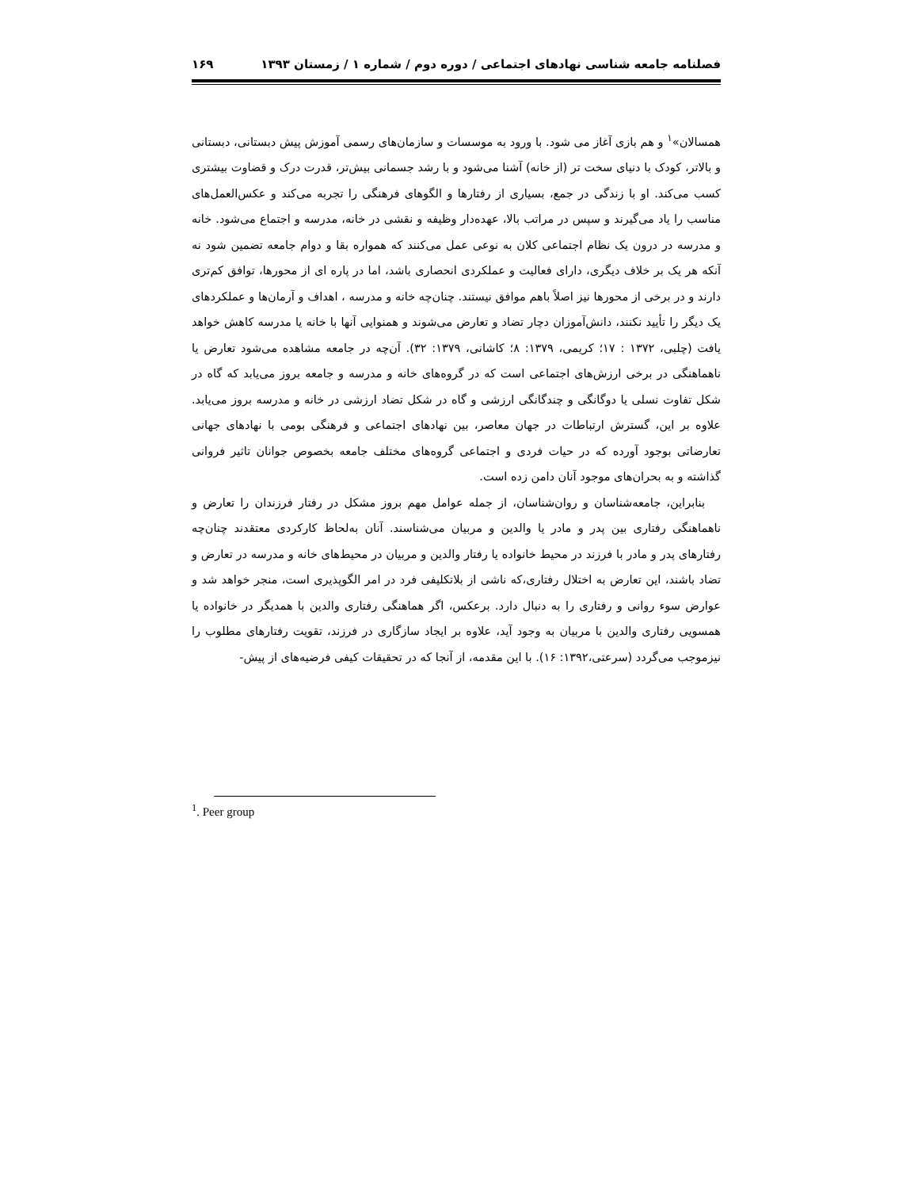فصلنامه جامعه شناسی نهادهای اجتماعی / دوره دوم / شماره ۱ / زمستان ۱۳۹۳ ۱۶۹
همسالان»<sup>۱</sup> و هم بازی آغاز می شود. با ورود به موسسات و سازمان‌های رسمی آموزش پیش دبستانی، دبستانی و بالاتر، کودک با دنیای سخت تر (از خانه) آشنا می‌شود و با رشد جسمانی بیش‌تر، قدرت درک و قضاوت بیشتری کسب می‌کند. او با زندگی در جمع، بسیاری از رفتارها و الگوهای فرهنگی را تجربه می‌کند و عکس‌العمل‌های مناسب را یاد می‌گیرند و سپس در مراتب بالا، عهده‌دار وظیفه و نقشی در خانه، مدرسه و اجتماع می‌شود. خانه و مدرسه در درون یک نظام اجتماعی کلان به نوعی عمل می‌کنند که همواره بقا و دوام جامعه تضمین شود نه آنکه هر یک بر خلاف دیگری، دارای فعالیت و عملکردی انحصاری باشد، اما در پاره ای از محورها، توافق کم‌تری دارند و در برخی از محورها نیز اصلاً باهم موافق نیستند. چنان‌چه خانه و مدرسه ، اهداف و آرمان‌ها و عملکردهای یک دیگر را تأیید نکنند، دانش‌آموزان دچار تضاد و تعارض می‌شوند و همنوایی آنها با خانه یا مدرسه کاهش خواهد یافت (چلبی، ۱۳۷۲ : ۱۷؛ کریمی، ۱۳۷۹: ۸؛ کاشانی، ۱۳۷۹: ۳۲). آن‌چه در جامعه مشاهده می‌شود تعارض یا ناهماهنگی در برخی ارزش‌های اجتماعی است که در گروه‌های خانه و مدرسه و جامعه بروز می‌یابد که گاه در شکل تفاوت نسلی یا دوگانگی و چندگانگی ارزشی و گاه در شکل تضاد ارزشی در خانه و مدرسه بروز می‌یابد. علاوه بر این، گسترش ارتباطات در جهان معاصر، بین نهادهای اجتماعی و فرهنگی بومی با نهادهای جهانی تعارضاتی بوجود آورده که در حیات فردی و اجتماعی گروه‌های مختلف جامعه بخصوص جوانان تاثیر فروانی گذاشته و به بحران‌های موجود آنان دامن زده است.
بنابراین، جامعه‌شناسان و روان‌شناسان، از جمله عوامل مهم بروز مشکل در رفتار فرزندان را تعارض و ناهماهنگی رفتاری بین پدر و مادر یا والدین و مربیان می‌شناسند. آنان به‌لحاظ کارکردی معتقدند چنان‌چه رفتارهای پدر و مادر با فرزند در محیط خانواده یا رفتار والدین و مربیان در محیط‌های خانه و مدرسه در تعارض و تضاد باشند، این تعارض به اختلال رفتاری،که ناشی از بلاتکلیفی فرد در امر الگوپذیری است، منجر خواهد شد و عوارض سوء روانی و رفتاری را به دنبال دارد. برعکس، اگر هماهنگی رفتاری والدین با همدیگر در خانواده یا همسویی رفتاری والدین با مربیان به وجود آید، علاوه بر ایجاد سازگاری در فرزند، تقویت رفتارهای مطلوب را نیزموجب می‌گردد (سرعتی،۱۳۹۲: ۱۶). با این مقدمه، از آنجا که در تحقیقات کیفی فرضیه‌های از پیش-
<sup>1</sup>. Peer group